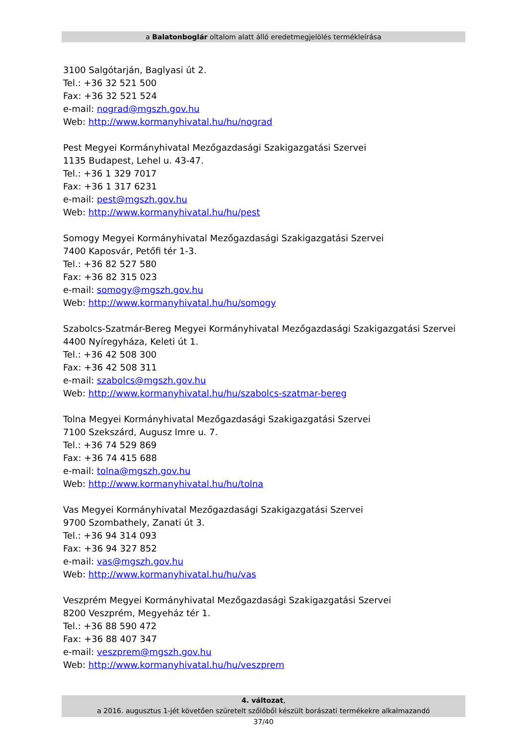a Balatonboglár oltalom alatt álló eredetmegjelölés termékleírása
3100 Salgótarján, Baglyasi út 2.
Tel.: +36 32 521 500
Fax: +36 32 521 524
e-mail: nograd@mgszh.gov.hu
Web: http://www.kormanyhivatal.hu/hu/nograd
Pest Megyei Kormányhivatal Mezőgazdasági Szakigazgatási Szervei
1135 Budapest, Lehel u. 43-47.
Tel.: +36 1 329 7017
Fax: +36 1 317 6231
e-mail: pest@mgszh.gov.hu
Web: http://www.kormanyhivatal.hu/hu/pest
Somogy Megyei Kormányhivatal Mezőgazdasági Szakigazgatási Szervei
7400 Kaposvár, Petőfi tér 1-3.
Tel.: +36 82 527 580
Fax: +36 82 315 023
e-mail: somogy@mgszh.gov.hu
Web: http://www.kormanyhivatal.hu/hu/somogy
Szabolcs-Szatmár-Bereg Megyei Kormányhivatal Mezőgazdasági Szakigazgatási Szervei
4400 Nyíregyháza, Keleti út 1.
Tel.: +36 42 508 300
Fax: +36 42 508 311
e-mail: szabolcs@mgszh.gov.hu
Web: http://www.kormanyhivatal.hu/hu/szabolcs-szatmar-bereg
Tolna Megyei Kormányhivatal Mezőgazdasági Szakigazgatási Szervei
7100 Szekszárd, Augusz Imre u. 7.
Tel.: +36 74 529 869
Fax: +36 74 415 688
e-mail: tolna@mgszh.gov.hu
Web: http://www.kormanyhivatal.hu/hu/tolna
Vas Megyei Kormányhivatal Mezőgazdasági Szakigazgatási Szervei
9700 Szombathely, Zanati út 3.
Tel.: +36 94 314 093
Fax: +36 94 327 852
e-mail: vas@mgszh.gov.hu
Web: http://www.kormanyhivatal.hu/hu/vas
Veszprém Megyei Kormányhivatal Mezőgazdasági Szakigazgatási Szervei
8200 Veszprém, Megyeház tér 1.
Tel.: +36 88 590 472
Fax: +36 88 407 347
e-mail: veszprem@mgszh.gov.hu
Web: http://www.kormanyhivatal.hu/hu/veszprem
4. változat,
a 2016. augusztus 1-jét követően szüretelt szőlőből készült borászati termékekre alkalmazandó
37/40